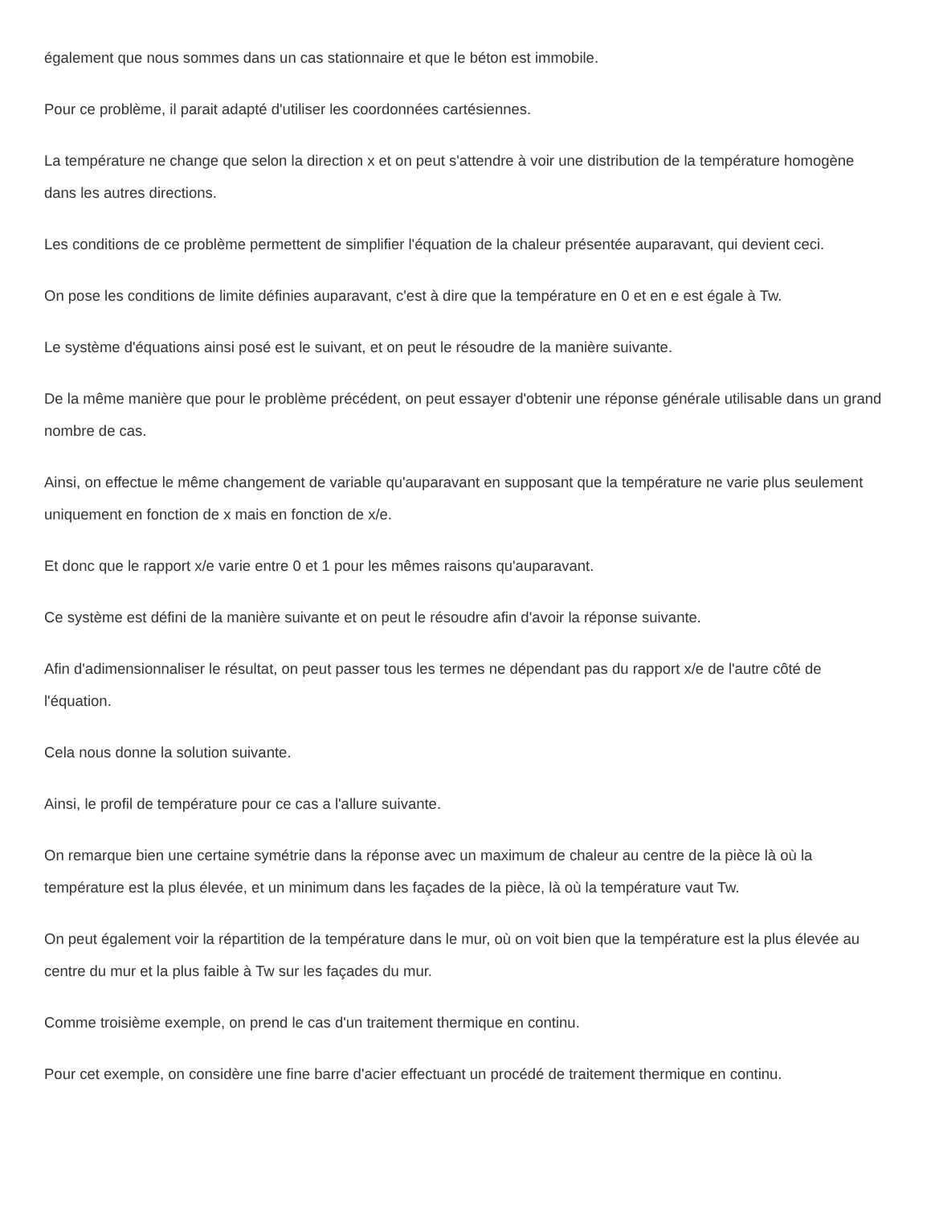également que nous sommes dans un cas stationnaire et que le béton est immobile.
Pour ce problème, il parait adapté d'utiliser les coordonnées cartésiennes.
La température ne change que selon la direction x et on peut s'attendre à voir une distribution de la température homogène dans les autres directions.
Les conditions de ce problème permettent de simplifier l'équation de la chaleur présentée auparavant, qui devient ceci.
On pose les conditions de limite définies auparavant, c'est à dire que la température en 0 et en e est égale à Tw.
Le système d'équations ainsi posé est le suivant, et on peut le résoudre de la manière suivante.
De la même manière que pour le problème précédent, on peut essayer d'obtenir une réponse générale utilisable dans un grand nombre de cas.
Ainsi, on effectue le même changement de variable qu'auparavant en supposant que la température ne varie plus seulement uniquement en fonction de x mais en fonction de x/e.
Et donc que le rapport x/e varie entre 0 et 1 pour les mêmes raisons qu'auparavant.
Ce système est défini de la manière suivante et on peut le résoudre afin d'avoir la réponse suivante.
Afin d'adimensionnaliser le résultat, on peut passer tous les termes ne dépendant pas du rapport x/e de l'autre côté de l'équation.
Cela nous donne la solution suivante.
Ainsi, le profil de température pour ce cas a l'allure suivante.
On remarque bien une certaine symétrie dans la réponse avec un maximum de chaleur au centre de la pièce là où la température est la plus élevée, et un minimum dans les façades de la pièce, là où la température vaut Tw.
On peut également voir la répartition de la température dans le mur, où on voit bien que la température est la plus élevée au centre du mur et la plus faible à Tw sur les façades du mur.
Comme troisième exemple, on prend le cas d'un traitement thermique en continu.
Pour cet exemple, on considère une fine barre d'acier effectuant un procédé de traitement thermique en continu.